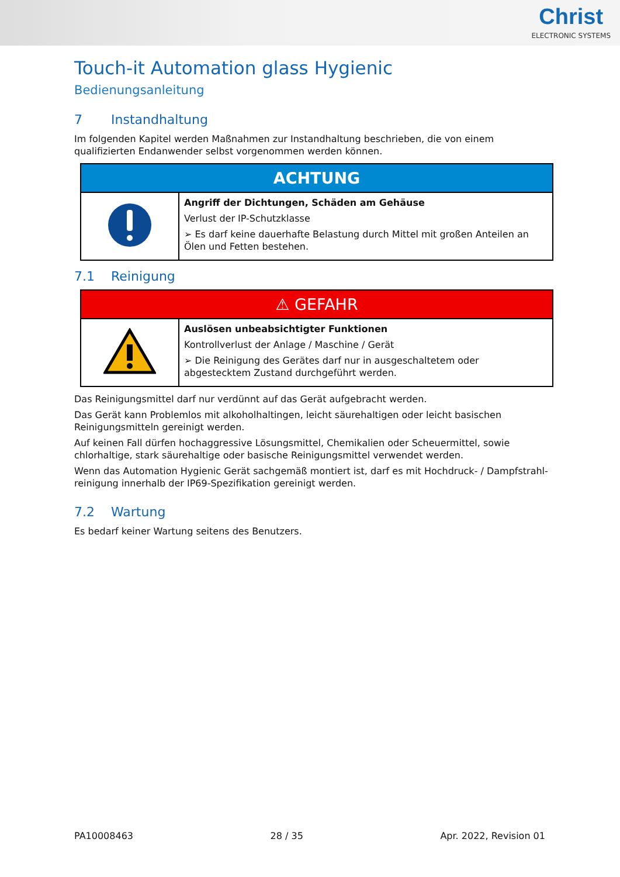Christ
ELECTRONIC SYSTEMS
Touch-it Automation glass Hygienic
Bedienungsanleitung
7 Instandhaltung
Im folgenden Kapitel werden Maßnahmen zur Instandhaltung beschrieben, die von einem qualifizierten Endanwender selbst vorgenommen werden können.
| ACHTUNG | |
| | Angriff der Dichtungen, Schäden am Gehäuse Verlust der IP-Schutzklasse ➢ Es darf keine dauerhafte Belastung durch Mittel mit großen Anteilen an Ölen und Fetten bestehen. |
7.1 Reinigung
| ⚠ GEFAHR | |
| | Auslösen unbeabsichtigter Funktionen Kontrollverlust der Anlage / Maschine / Gerät ➢ Die Reinigung des Gerätes darf nur in ausgeschaltetem oder abgestecktem Zustand durchgeführt werden. |
Das Reinigungsmittel darf nur verdünnt auf das Gerät aufgebracht werden.
Das Gerät kann Problemlos mit alkoholhaltingen, leicht säurehaltigen oder leicht basischen Reinigungs­mitteln gereinigt werden.
Auf keinen Fall dürfen hochaggressive Lösungsmittel, Chemikalien oder Scheuermittel, sowie chlorhal­tige, stark säurehaltige oder basische Reinigungsmittel verwendet werden.
Wenn das Automation Hygienic Gerät sachgemäß montiert ist, darf es mit Hochdruck- / Dampfstrahl­reinigung innerhalb der IP69-Spezifikation gereinigt werden.
7.2 Wartung
Es bedarf keiner Wartung seitens des Benutzers.
PA10008463 28 / 35 Apr. 2022, Revision 01